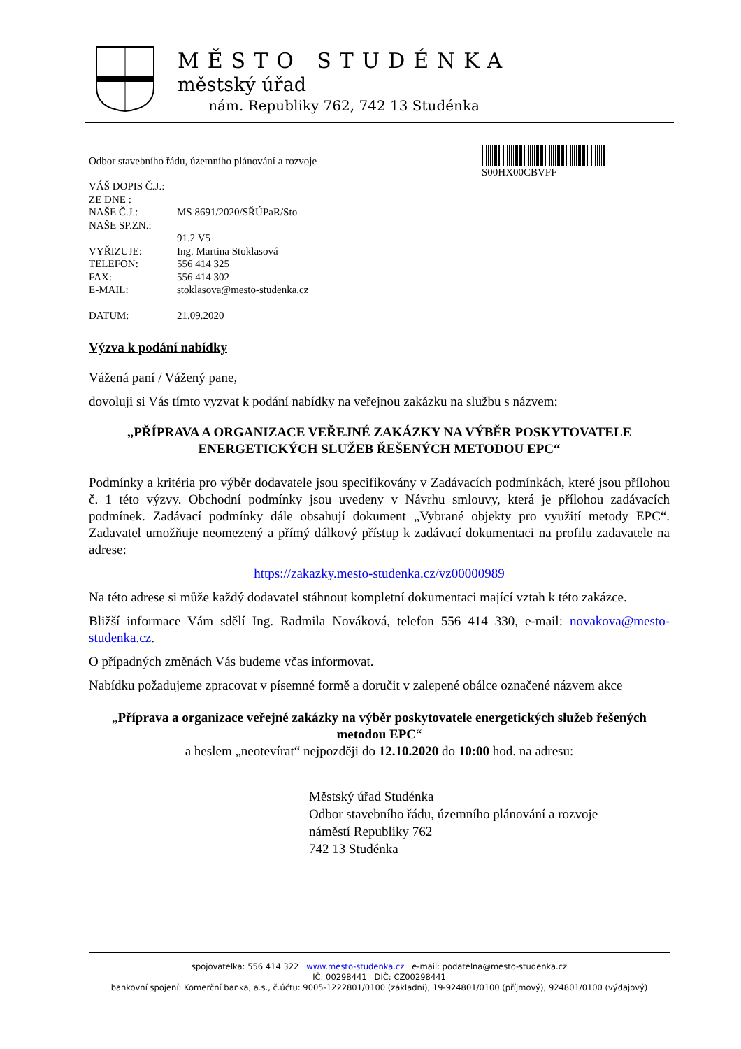MĚSTO STUDÉNKA
městský úřad
nám. Republiky 762, 742 13 Studénka
S00HX00CBVFF
Odbor stavebního řádu, územního plánování a rozvoje
| VÁŠ DOPIS Č.J.: | |
| ZE DNE : | |
| NAŠE Č.J.: | MS 8691/2020/SŘÚPaR/Sto |
| NAŠE SP.ZN.: | |
| | 91.2 V5 |
| VYŘIZUJE: | Ing. Martina Stoklasová |
| TELEFON: | 556 414 325 |
| FAX: | 556 414 302 |
| E-MAIL: | stoklasova@mesto-studenka.cz |
| DATUM: | 21.09.2020 |
Výzva k podání nabídky
Vážená paní / Vážený pane,
dovoluji si Vás tímto vyzvat k podání nabídky na veřejnou zakázku na službu s názvem:
„PŘÍPRAVA A ORGANIZACE VEŘEJNÉ ZAKÁZKY NA VÝBĚR POSKYTOVATELE ENERGETICKÝCH SLUŽEB ŘEŠENÝCH METODOU EPC“
Podmínky a kritéria pro výběr dodavatele jsou specifikovány v Zadávacích podmínkách, které jsou přílohou č. 1 této výzvy. Obchodní podmínky jsou uvedeny v Návrhu smlouvy, která je přílohou zadávacích podmínek. Zadávací podmínky dále obsahují dokument „Vybrané objekty pro využití metody EPC“. Zadavatel umožňuje neomezený a přímý dálkový přístup k zadávací dokumentaci na profilu zadavatele na adrese:
https://zakazky.mesto-studenka.cz/vz00000989
Na této adrese si může každý dodavatel stáhnout kompletní dokumentaci mající vztah k této zakázce.
Bližší informace Vám sdělí Ing. Radmila Nováková, telefon 556 414 330, e-mail: novakova@mesto-studenka.cz.
O případných změnách Vás budeme včas informovat.
Nabídku požadujeme zpracovat v písemné formě a doručit v zalepené obálce označené názvem akce
„Příprava a organizace veřejné zakázky na výběr poskytovatele energetických služeb řešených metodou EPC“
a heslem „neotevírat“ nejpozději do 12.10.2020 do 10:00 hod. na adresu:
Městský úřad Studénka
Odbor stavebního řádu, územního plánování a rozvoje
náměstí Republiky 762
742 13 Studénka
spojovatelka: 556 414 322 www.mesto-studenka.cz e-mail: podatelna@mesto-studenka.cz
IČ: 00298441 DIČ: CZ00298441
bankovní spojení: Komerční banka, a.s., č.účtu: 9005-1222801/0100 (základní), 19-924801/0100 (příjmový), 924801/0100 (výdajový)